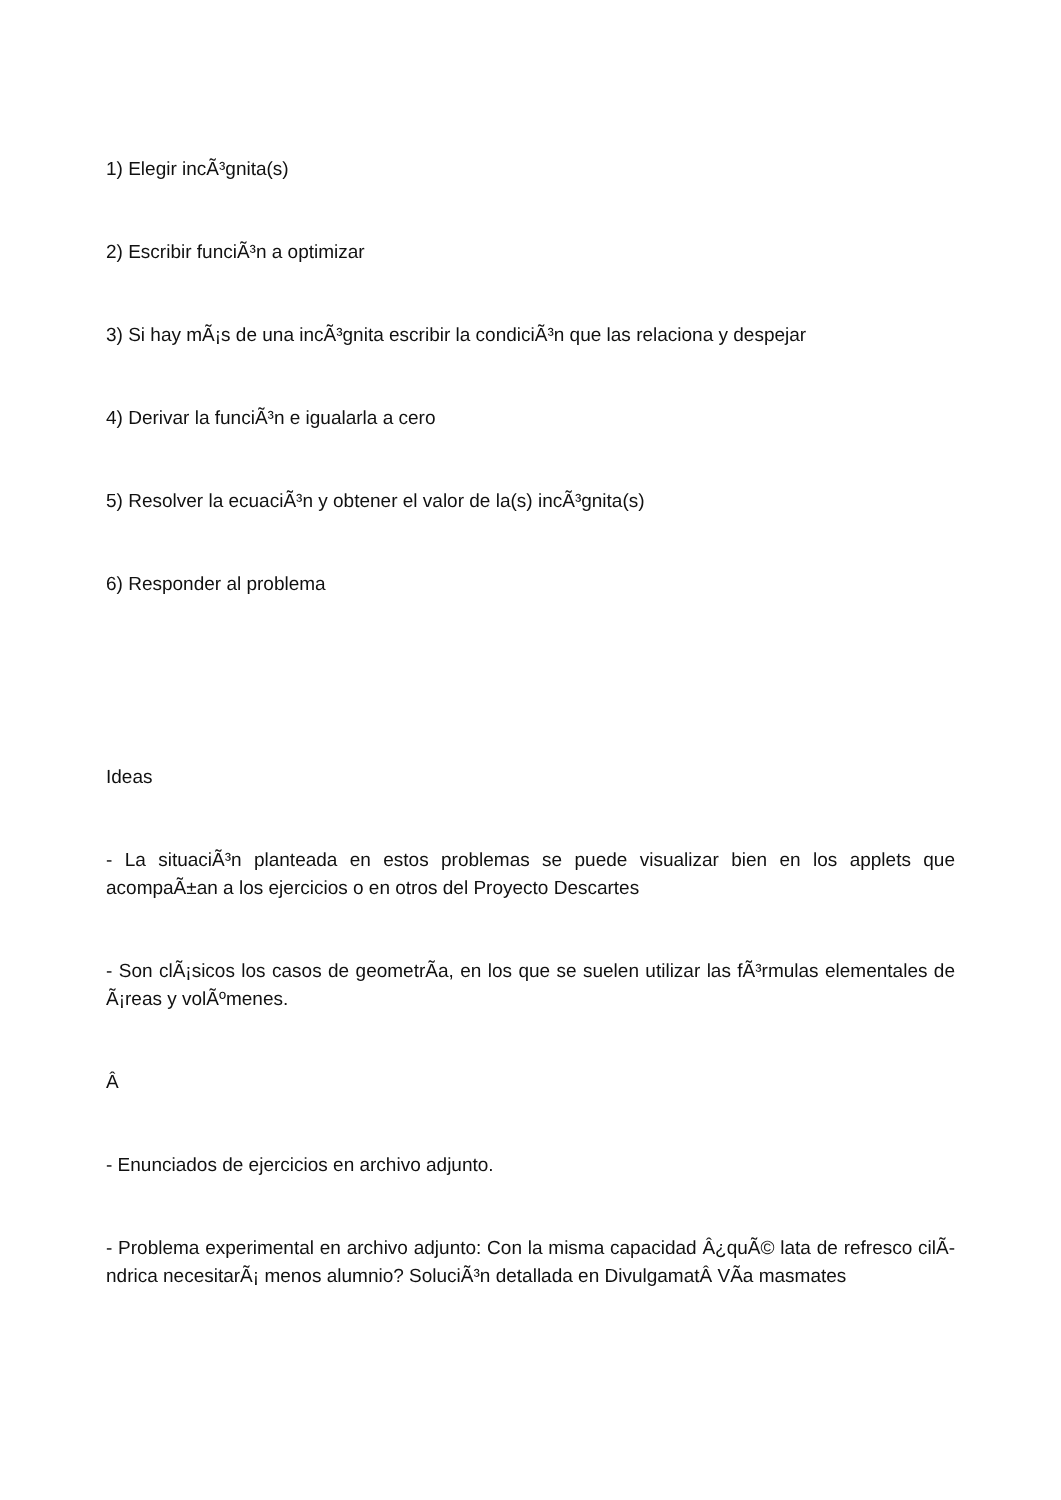1) Elegir incÃ³gnita(s)
2) Escribir funciÃ³n a optimizar
3) Si hay mÃ¡s de una incÃ³gnita escribir la condiciÃ³n que las relaciona y despejar
4) Derivar la funciÃ³n e igualarla a cero
5) Resolver la ecuaciÃ³n y obtener el valor de la(s) incÃ³gnita(s)
6) Responder al problema
Ideas
- La situaciÃ³n planteada en estos problemas se puede visualizar bien en los applets que acompaÃ±an a los ejercicios o en otros del Proyecto Descartes
- Son clÃ¡sicos los casos de geometrÃ­a, en los que se suelen utilizar las fÃ³rmulas elementales de Ã¡reas y volÃºmenes.
Â
- Enunciados de ejercicios en archivo adjunto.
- Problema experimental en archivo adjunto: Con la misma capacidad Â¿quÃ© lata de refresco cilÃ­ndrica necesitarÃ¡ menos alumnio? SoluciÃ³n detallada en DivulgamatÂ VÃ­a masmates